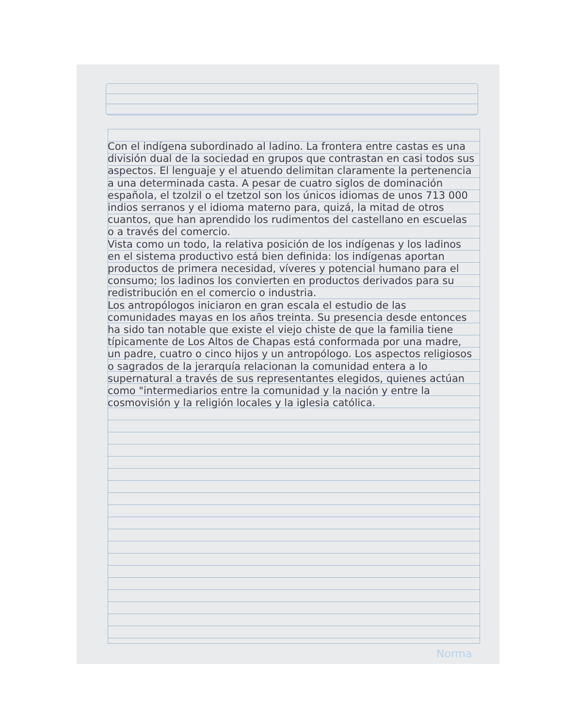Con el indígena subordinado al ladino. La frontera entre castas es una división dual de la sociedad en grupos que contrastan en casi todos sus aspectos. El lenguaje y el atuendo delimitan claramente la pertenencia a una determinada casta. A pesar de cuatro siglos de dominación española, el tzolzil o el tzetzol son los únicos idiomas de unos 713 000 indios serranos y el idioma materno para, quizá, la mitad de otros cuantos, que han aprendido los rudimentos del castellano en escuelas o a través del comercio.
Vista como un todo, la relativa posición de los indígenas y los ladinos en el sistema productivo está bien definida: los indígenas aportan productos de primera necesidad, víveres y potencial humano para el consumo; los ladinos los convierten en productos derivados para su redistribución en el comercio o industria.
Los antropólogos iniciaron en gran escala el estudio de las comunidades mayas en los años treinta. Su presencia desde entonces ha sido tan notable que existe el viejo chiste de que la familia tiene típicamente de Los Altos de Chapas está conformada por una madre, un padre, cuatro o cinco hijos y un antropólogo. Los aspectos religiosos o sagrados de la jerarquía relacionan la comunidad entera a lo supernatural a través de sus representantes elegidos, quienes actúan como "intermediarios entre la comunidad y la nación y entre la cosmovisión y la religión locales y la iglesia católica.
Norma